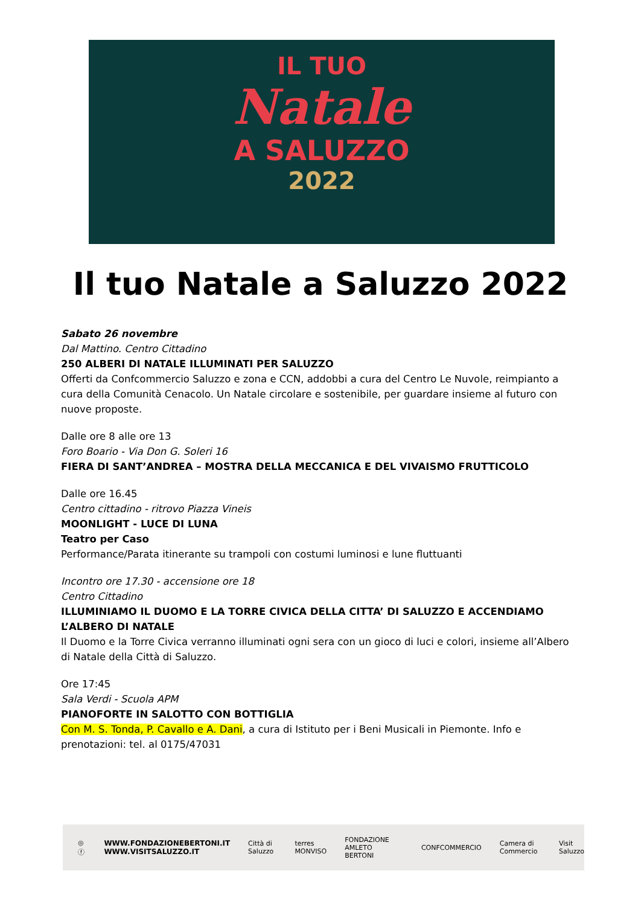IL TUO
Natale
A SALUZZO
2022
Il tuo Natale a Saluzzo 2022
Sabato 26 novembre
Dal Mattino. Centro Cittadino
250 ALBERI DI NATALE ILLUMINATI PER SALUZZO
Offerti da Confcommercio Saluzzo e zona e CCN, addobbi a cura del Centro Le Nuvole, reimpianto a cura della Comunità Cenacolo. Un Natale circolare e sostenibile, per guardare insieme al futuro con nuove proposte.
Dalle ore 8 alle ore 13
Foro Boario - Via Don G. Soleri 16
FIERA DI SANT’ANDREA – MOSTRA DELLA MECCANICA E DEL VIVAISMO FRUTTICOLO
Dalle ore 16.45
Centro cittadino - ritrovo Piazza Vineis
MOONLIGHT - LUCE DI LUNA
Teatro per Caso
Performance/Parata itinerante su trampoli con costumi luminosi e lune fluttuanti
Incontro ore 17.30 - accensione ore 18
Centro Cittadino
ILLUMINIAMO IL DUOMO E LA TORRE CIVICA DELLA CITTA’ DI SALUZZO E ACCENDIAMO L’ALBERO DI NATALE
Il Duomo e la Torre Civica verranno illuminati ogni sera con un gioco di luci e colori, insieme all’Albero di Natale della Città di Saluzzo.
Ore 17:45
Sala Verdi - Scuola APM
PIANOFORTE IN SALOTTO CON BOTTIGLIA
Con M. S. Tonda, P. Cavallo e A. Dani, a cura di Istituto per i Beni Musicali in Piemonte. Info e prenotazioni: tel. al 0175/47031
◎ ⓕ WWW.FONDAZIONEBERTONI.IT
WWW.VISITSALUZZO.IT Città di Saluzzo terres MONVISO FONDAZIONE AMLETO BERTONI CONFCOMMERCIO Camera di Commercio Visit Saluzzo